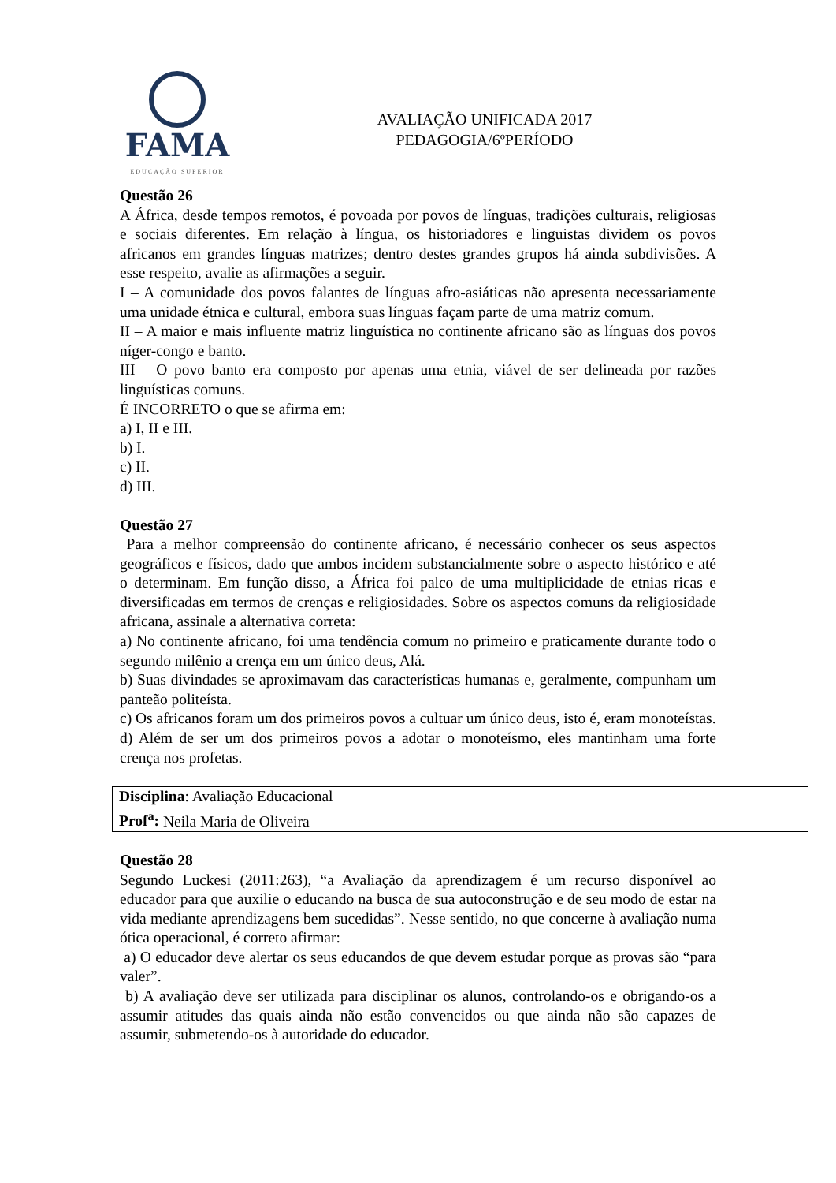FAMA
EDUCAÇÃO SUPERIOR
AVALIAÇÃO UNIFICADA 2017
PEDAGOGIA/6ºPERÍODO
Questão 26
A África, desde tempos remotos, é povoada por povos de línguas, tradições culturais, religiosas e sociais diferentes. Em relação à língua, os historiadores e linguistas dividem os povos africanos em grandes línguas matrizes; dentro destes grandes grupos há ainda subdivisões. A esse respeito, avalie as afirmações a seguir.
I – A comunidade dos povos falantes de línguas afro-asiáticas não apresenta necessariamente uma unidade étnica e cultural, embora suas línguas façam parte de uma matriz comum.
II – A maior e mais influente matriz linguística no continente africano são as línguas dos povos níger-congo e banto.
III – O povo banto era composto por apenas uma etnia, viável de ser delineada por razões linguísticas comuns.
É INCORRETO o que se afirma em:
a) I, II e III.
b) I.
c) II.
d) III.
Questão 27
Para a melhor compreensão do continente africano, é necessário conhecer os seus aspectos geográficos e físicos, dado que ambos incidem substancialmente sobre o aspecto histórico e até o determinam. Em função disso, a África foi palco de uma multiplicidade de etnias ricas e diversificadas em termos de crenças e religiosidades. Sobre os aspectos comuns da religiosidade africana, assinale a alternativa correta:
a) No continente africano, foi uma tendência comum no primeiro e praticamente durante todo o segundo milênio a crença em um único deus, Alá.
b) Suas divindades se aproximavam das características humanas e, geralmente, compunham um panteão politeísta.
c) Os africanos foram um dos primeiros povos a cultuar um único deus, isto é, eram monoteístas.
d) Além de ser um dos primeiros povos a adotar o monoteísmo, eles mantinham uma forte crença nos profetas.
Disciplina: Avaliação Educacional
Prof<sup>a</sup>: Neila Maria de Oliveira
Questão 28
Segundo Luckesi (2011:263), “a Avaliação da aprendizagem é um recurso disponível ao educador para que auxilie o educando na busca de sua autoconstrução e de seu modo de estar na vida mediante aprendizagens bem sucedidas”. Nesse sentido, no que concerne à avaliação numa ótica operacional, é correto afirmar:
a) O educador deve alertar os seus educandos de que devem estudar porque as provas são “para valer”.
b) A avaliação deve ser utilizada para disciplinar os alunos, controlando-os e obrigando-os a assumir atitudes das quais ainda não estão convencidos ou que ainda não são capazes de assumir, submetendo-os à autoridade do educador.